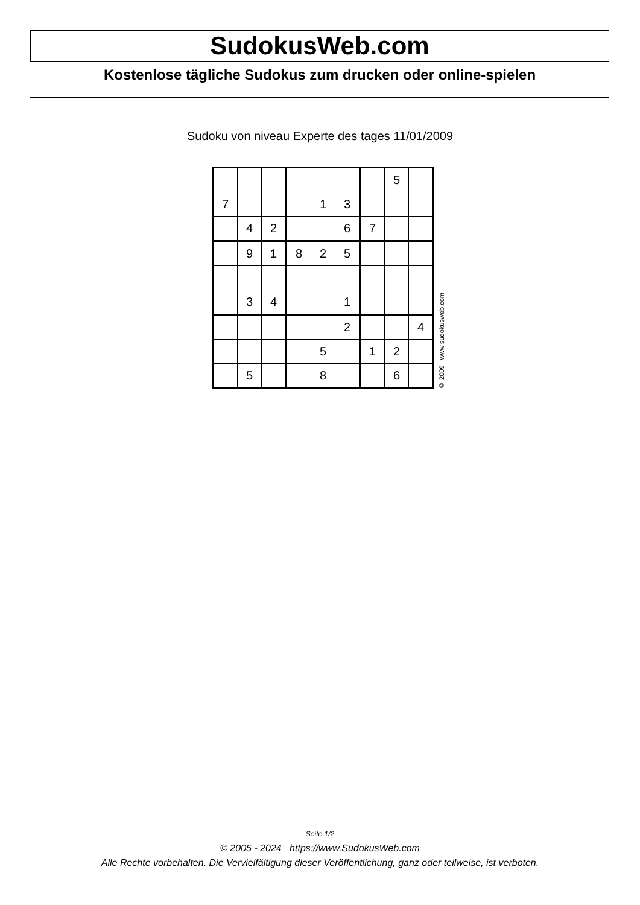SudokusWeb.com
Kostenlose tägliche Sudokus zum drucken oder online-spielen
Sudoku von niveau Experte des tages 11/01/2009
| | | | | | | | 5 | |
| 7 | | | | 1 | 3 | | | |
| | 4 | 2 | | | 6 | 7 | | |
| | 9 | 1 | 8 | 2 | 5 | | | |
| | 3 | 4 | | | 1 | | | |
| | | | | | 2 | | | 4 |
| | | | | 5 | | 1 | 2 | |
| | 5 | | | 8 | | | 6 | |
© 2009 www.sudokusweb.com
Seite 1/2
© 2005 - 2024 https://www.SudokusWeb.com
Alle Rechte vorbehalten. Die Vervielfältigung dieser Veröffentlichung, ganz oder teilweise, ist verboten.